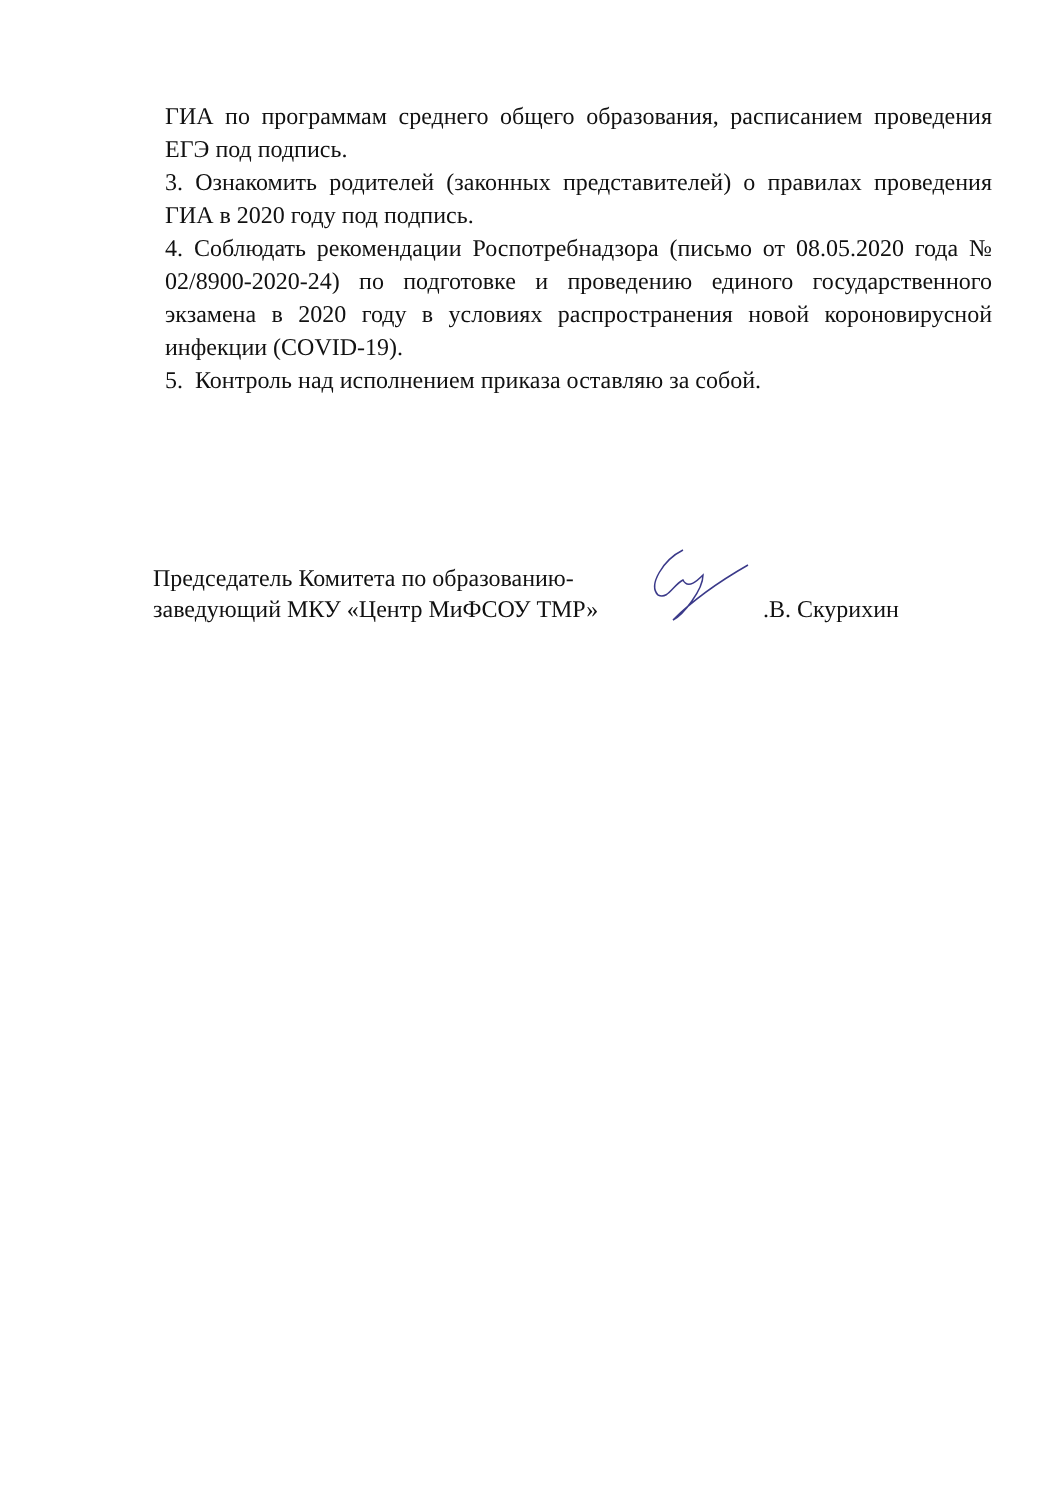ГИА по программам среднего общего образования, расписанием проведения ЕГЭ под подпись.
3. Ознакомить родителей (законных представителей) о правилах проведения ГИА в 2020 году под подпись.
4. Соблюдать рекомендации Роспотребнадзора (письмо от 08.05.2020 года № 02/8900-2020-24) по подготовке и проведению единого государственного экзамена в 2020 году в условиях распространения новой короновирусной инфекции (COVID-19).
5. Контроль над исполнением приказа оставляю за собой.
Председатель Комитета по образованию-
заведующий МКУ «Центр МиФСОУ ТМР»
.В. Скурихин